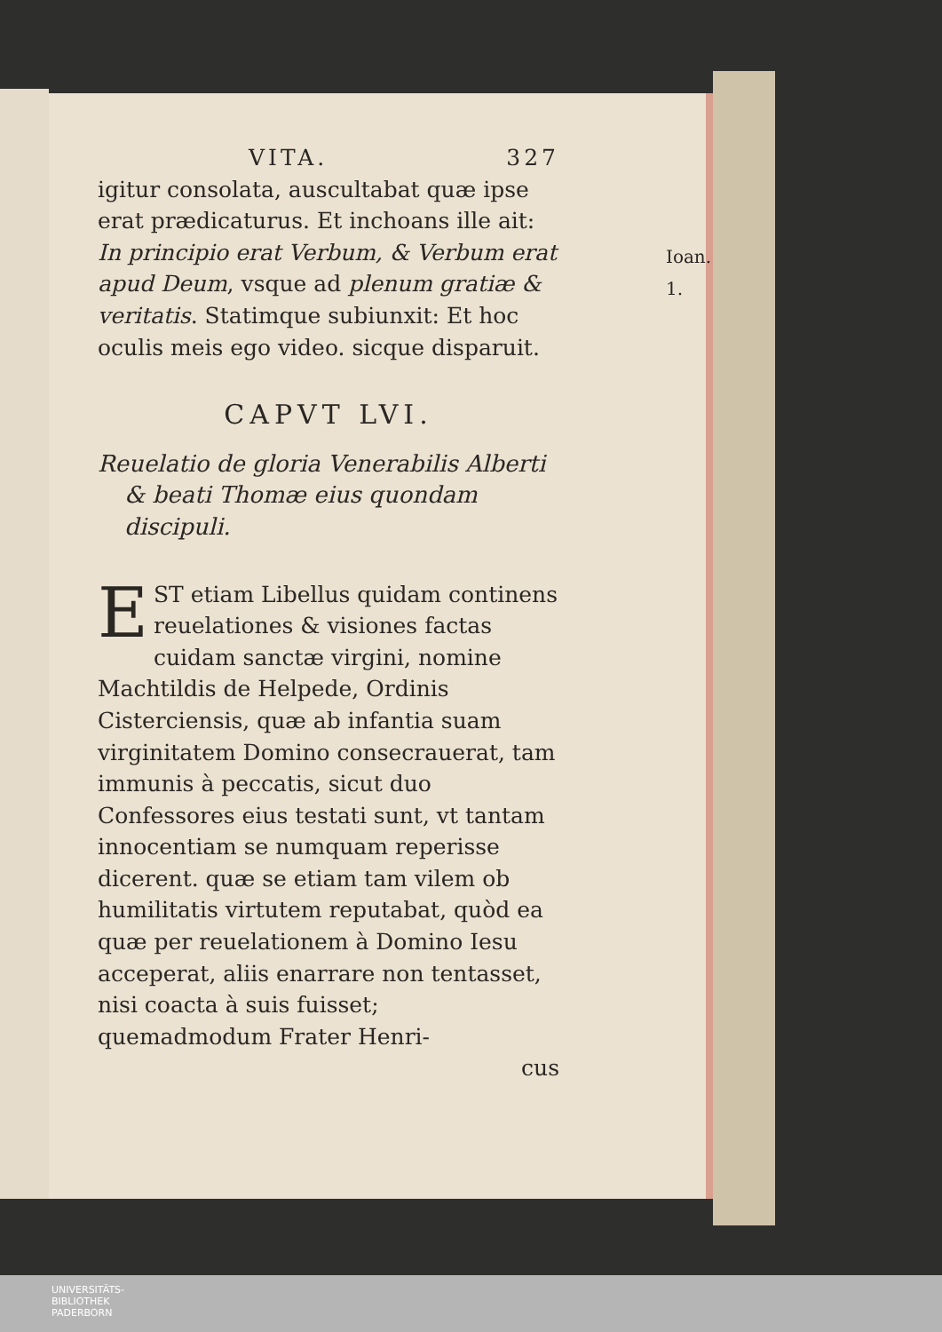VITA. 327
Ioan. 1.
igitur consolata, auscultabat quæ ipse erat prædicaturus. Et inchoans ille ait: In principio erat Verbum, & Verbum erat apud Deum, vsque ad plenum gratiæ & veritatis. Statimque subiunxit: Et hoc oculis meis ego video. sicque disparuit.
CAPVT LVI.
Reuelatio de gloria Venerabilis Alberti & beati Thomæ eius quondam discipuli.
EST etiam Libellus quidam continens reuelationes & visiones factas cuidam sanctæ virgini, nomine Machtildis de Helpede, Ordinis Cisterciensis, quæ ab infantia suam virginitatem Domino consecrauerat, tam immunis à peccatis, sicut duo Confessores eius testati sunt, vt tantam innocentiam se numquam reperisse dicerent. quæ se etiam tam vilem ob humilitatis virtutem reputabat, quòd ea quæ per reuelationem à Domino Iesu acceperat, aliis enarrare non tentasset, nisi coacta à suis fuisset; quemadmodum Frater Henri-
cus
UNIVERSITÄTS-
BIBLIOTHEK
PADERBORN